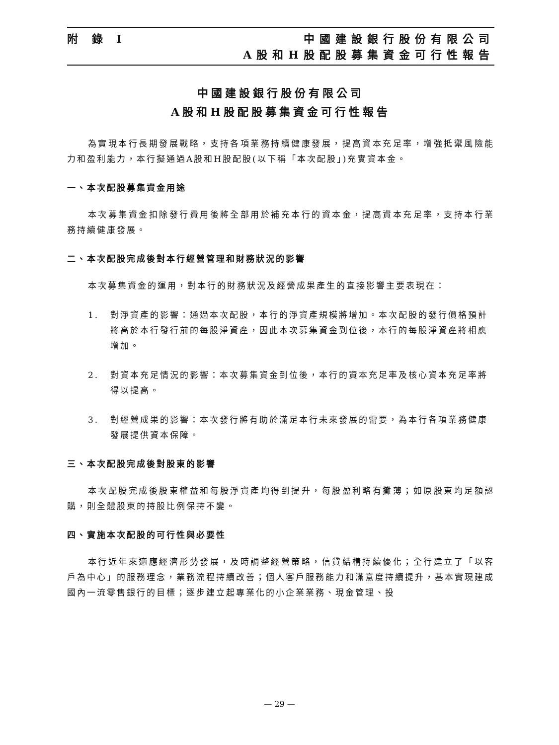附 錄 I 中國建設銀行股份有限公司
A股和H股配股募集資金可行性報告
中國建設銀行股份有限公司
A股和H股配股募集資金可行性報告
為實現本行長期發展戰略，支持各項業務持續健康發展，提高資本充足率，增強抵禦風險能力和盈利能力，本行擬通過A股和H股配股(以下稱「本次配股」)充實資本金。
一、本次配股募集資金用途
本次募集資金扣除發行費用後將全部用於補充本行的資本金，提高資本充足率，支持本行業務持續健康發展。
二、本次配股完成後對本行經營管理和財務狀況的影響
本次募集資金的運用，對本行的財務狀況及經營成果產生的直接影響主要表現在：
1. 對淨資產的影響：通過本次配股，本行的淨資產規模將增加。本次配股的發行價格預計將高於本行發行前的每股淨資產，因此本次募集資金到位後，本行的每股淨資產將相應增加。
2. 對資本充足情況的影響：本次募集資金到位後，本行的資本充足率及核心資本充足率將得以提高。
3. 對經營成果的影響：本次發行將有助於滿足本行未來發展的需要，為本行各項業務健康發展提供資本保障。
三、本次配股完成後對股東的影響
本次配股完成後股東權益和每股淨資產均得到提升，每股盈利略有攤薄；如原股東均足額認購，則全體股東的持股比例保持不變。
四、實施本次配股的可行性與必要性
本行近年來適應經濟形勢發展，及時調整經營策略，信貸結構持續優化；全行建立了「以客戶為中心」的服務理念，業務流程持續改善；個人客戶服務能力和滿意度持續提升，基本實現建成國內一流零售銀行的目標；逐步建立起專業化的小企業業務、現金管理、投
— 29 —